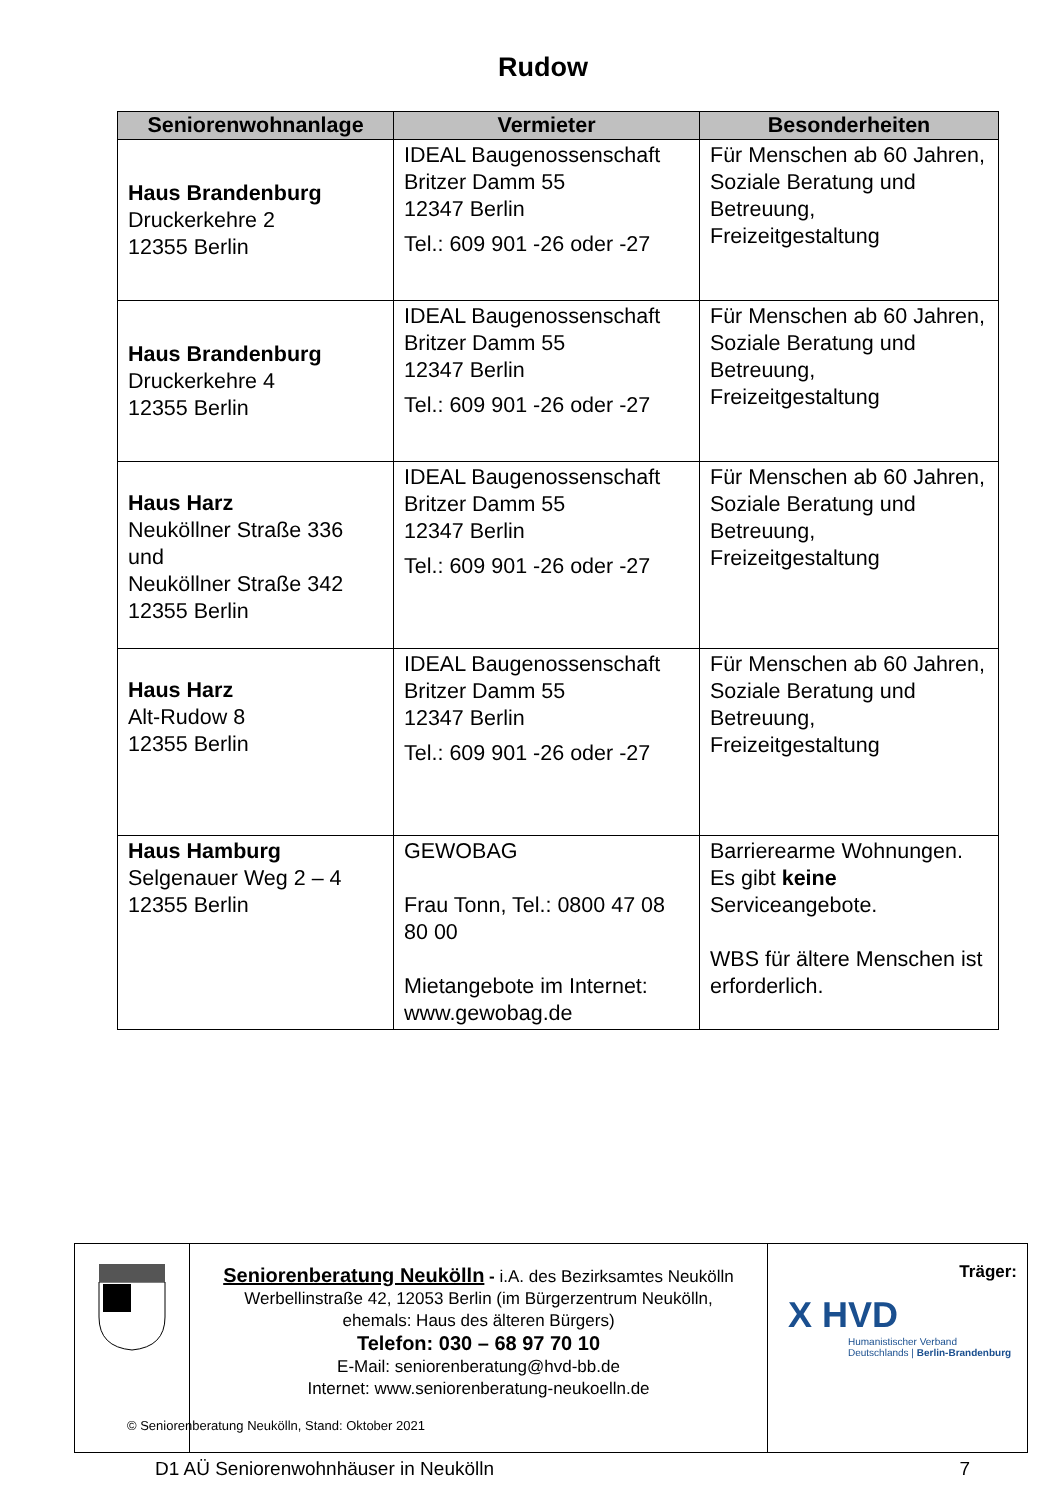Rudow
| Seniorenwohnanlage | Vermieter | Besonderheiten |
| --- | --- | --- |
| Haus Brandenburg Druckerkehre 2 12355 Berlin | IDEAL Baugenossenschaft Britzer Damm 55 12347 Berlin Tel.: 609 901 -26 oder -27 | Für Menschen ab 60 Jahren, Soziale Beratung und Betreuung, Freizeitgestaltung |
| Haus Brandenburg Druckerkehre 4 12355 Berlin | IDEAL Baugenossenschaft Britzer Damm 55 12347 Berlin Tel.: 609 901 -26 oder -27 | Für Menschen ab 60 Jahren, Soziale Beratung und Betreuung, Freizeitgestaltung |
| Haus Harz Neuköllner Straße 336 und Neuköllner Straße 342 12355 Berlin | IDEAL Baugenossenschaft Britzer Damm 55 12347 Berlin Tel.: 609 901 -26 oder -27 | Für Menschen ab 60 Jahren, Soziale Beratung und Betreuung, Freizeitgestaltung |
| Haus Harz Alt-Rudow 8 12355 Berlin | IDEAL Baugenossenschaft Britzer Damm 55 12347 Berlin Tel.: 609 901 -26 oder -27 | Für Menschen ab 60 Jahren, Soziale Beratung und Betreuung, Freizeitgestaltung |
| Haus Hamburg Selgenauer Weg 2 – 4 12355 Berlin | GEWOBAG Frau Tonn, Tel.: 0800 47 08 80 00 Mietangebote im Internet: www.gewobag.de | Barrierearme Wohnungen. Es gibt keine Serviceangebote. WBS für ältere Menschen ist erforderlich. |
| | Seniorenberatung Neukölln - i.A. des Bezirksamtes Neukölln Werbellinstraße 42, 12053 Berlin (im Bürgerzentrum Neukölln, ehemals: Haus des älteren Bürgers) Telefon: 030 – 68 97 70 10 E-Mail: seniorenberatung@hvd-bb.de Internet: www.seniorenberatung-neukoelln.de | Träger: X HVD Humanistischer Verband Deutschlands / Berlin-Brandenburg |
© Seniorenberatung Neukölln, Stand: Oktober 2021
D1 AÜ Seniorenwohnhäuser in Neukölln 7